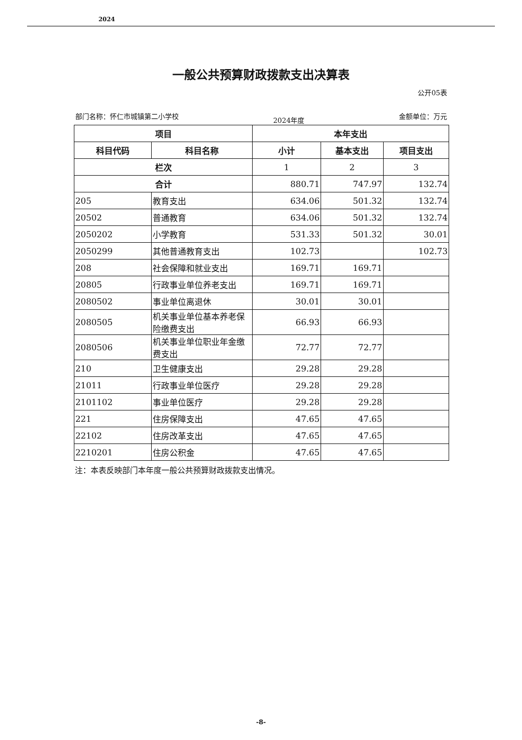2024
一般公共预算财政拨款支出决算表
公开05表
部门名称：怀仁市城镇第二小学校 2024年度 金额单位：万元
| 项目 | | 本年支出 | | |
| --- | --- | --- | --- | --- |
| 科目代码 | 科目名称 | 小计 | 基本支出 | 项目支出 |
| 栏次 | | 1 | 2 | 3 |
| 合计 | | 880.71 | 747.97 | 132.74 |
| 205 | 教育支出 | 634.06 | 501.32 | 132.74 |
| 20502 | 普通教育 | 634.06 | 501.32 | 132.74 |
| 2050202 | 小学教育 | 531.33 | 501.32 | 30.01 |
| 2050299 | 其他普通教育支出 | 102.73 | | 102.73 |
| 208 | 社会保障和就业支出 | 169.71 | 169.71 | |
| 20805 | 行政事业单位养老支出 | 169.71 | 169.71 | |
| 2080502 | 事业单位离退休 | 30.01 | 30.01 | |
| 2080505 | 机关事业单位基本养老保险缴费支出 | 66.93 | 66.93 | |
| 2080506 | 机关事业单位职业年金缴费支出 | 72.77 | 72.77 | |
| 210 | 卫生健康支出 | 29.28 | 29.28 | |
| 21011 | 行政事业单位医疗 | 29.28 | 29.28 | |
| 2101102 | 事业单位医疗 | 29.28 | 29.28 | |
| 221 | 住房保障支出 | 47.65 | 47.65 | |
| 22102 | 住房改革支出 | 47.65 | 47.65 | |
| 2210201 | 住房公积金 | 47.65 | 47.65 | |
注：本表反映部门本年度一般公共预算财政拨款支出情况。
-8-